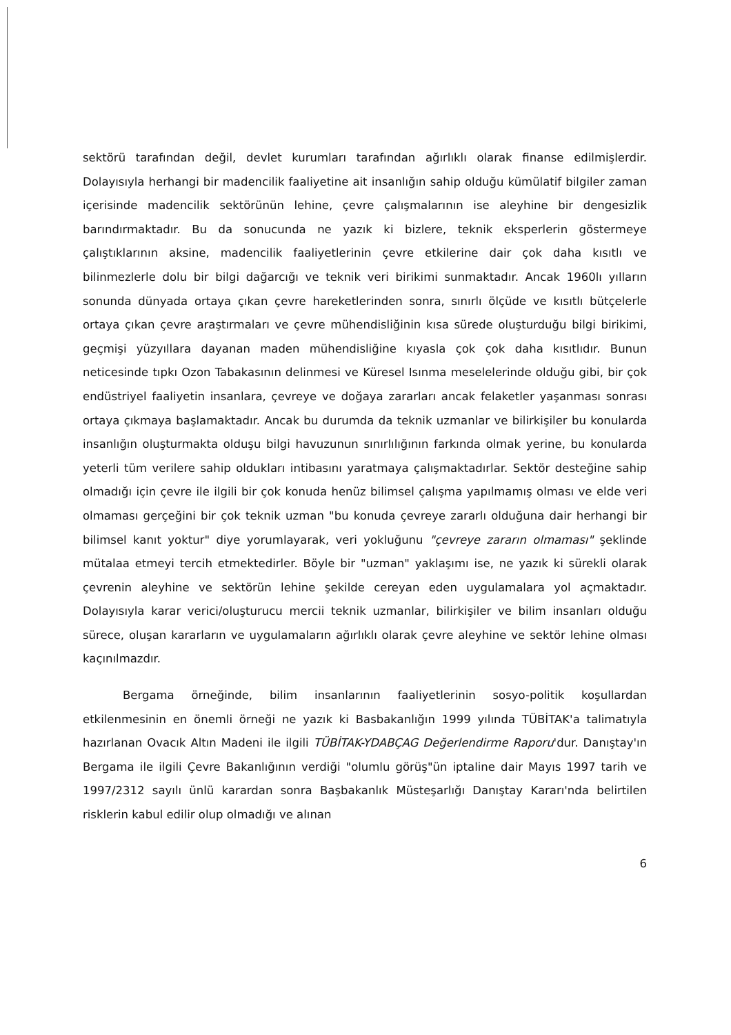sektörü tarafından değil, devlet kurumları tarafından ağırlıklı olarak finanse edilmişlerdir. Dolayısıyla herhangi bir madencilik faaliyetine ait insanlığın sahip olduğu kümülatif bilgiler zaman içerisinde madencilik sektörünün lehine, çevre çalışmalarının ise aleyhine bir dengesizlik barındırmaktadır. Bu da sonucunda ne yazık ki bizlere, teknik eksperlerin göstermeye çalıştıklarının aksine, madencilik faaliyetlerinin çevre etkilerine dair çok daha kısıtlı ve bilinmezlerle dolu bir bilgi dağarcığı ve teknik veri birikimi sunmaktadır. Ancak 1960lı yılların sonunda dünyada ortaya çıkan çevre hareketlerinden sonra, sınırlı ölçüde ve kısıtlı bütçelerle ortaya çıkan çevre araştırmaları ve çevre mühendisliğinin kısa sürede oluşturduğu bilgi birikimi, geçmişi yüzyıllara dayanan maden mühendisliğine kıyasla çok çok daha kısıtlıdır. Bunun neticesinde tıpkı Ozon Tabakasının delinmesi ve Küresel Isınma meselelerinde olduğu gibi, bir çok endüstriyel faaliyetin insanlara, çevreye ve doğaya zararları ancak felaketler yaşanması sonrası ortaya çıkmaya başlamaktadır. Ancak bu durumda da teknik uzmanlar ve bilirkişiler bu konularda insanlığın oluşturmakta olduşu bilgi havuzunun sınırlılığının farkında olmak yerine, bu konularda yeterli tüm verilere sahip oldukları intibasını yaratmaya çalışmaktadırlar. Sektör desteğine sahip olmadığı için çevre ile ilgili bir çok konuda henüz bilimsel çalışma yapılmamış olması ve elde veri olmaması gerçeğini bir çok teknik uzman "bu konuda çevreye zararlı olduğuna dair herhangi bir bilimsel kanıt yoktur" diye yorumlayarak, veri yokluğunu "çevreye zararın olmaması" şeklinde mütalaa etmeyi tercih etmektedirler. Böyle bir "uzman" yaklaşımı ise, ne yazık ki sürekli olarak çevrenin aleyhine ve sektörün lehine şekilde cereyan eden uygulamalara yol açmaktadır. Dolayısıyla karar verici/oluşturucu mercii teknik uzmanlar, bilirkişiler ve bilim insanları olduğu sürece, oluşan kararların ve uygulamaların ağırlıklı olarak çevre aleyhine ve sektör lehine olması kaçınılmazdır.
Bergama örneğinde, bilim insanlarının faaliyetlerinin sosyo-politik koşullardan etkilenmesinin en önemli örneği ne yazık ki Basbakanlığın 1999 yılında TÜBİTAK'a talimatıyla hazırlanan Ovacık Altın Madeni ile ilgili TÜBİTAK-YDABÇAG Değerlendirme Raporu'dur. Danıştay'ın Bergama ile ilgili Çevre Bakanlığının verdiği "olumlu görüş"ün iptaline dair Mayıs 1997 tarih ve 1997/2312 sayılı ünlü karardan sonra Başbakanlık Müsteşarlığı Danıştay Kararı'nda belirtilen risklerin kabul edilir olup olmadığı ve alınan
6